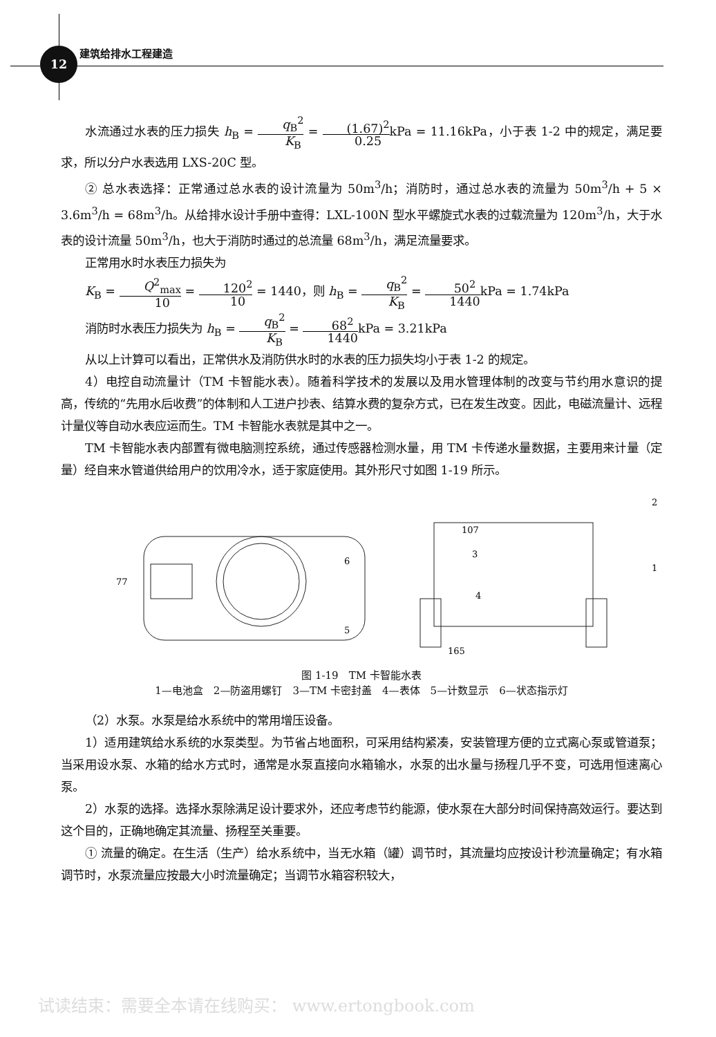12 建筑给排水工程建造
水流通过水表的压力损失 h<sub>B</sub> = q<sub>B</sub><sup>2</sup> K<sub>B</sub> = (1.67)<sup>2</sup> 0.25kPa = 11.16kPa，小于表 1-2 中的规定，满足要求，所以分户水表选用 LXS-20C 型。
② 总水表选择：正常通过总水表的设计流量为 50m<sup>3</sup>/h；消防时，通过总水表的流量为 50m<sup>3</sup>/h + 5 × 3.6m<sup>3</sup>/h = 68m<sup>3</sup>/h。从给排水设计手册中查得：LXL-100N 型水平螺旋式水表的过载流量为 120m<sup>3</sup>/h，大于水表的设计流量 50m<sup>3</sup>/h，也大于消防时通过的总流量 68m<sup>3</sup>/h，满足流量要求。
正常用水时水表压力损失为
K<sub>B</sub> = Q<sup>2</sup><sub>max</sub> 10 = 120<sup>2</sup> 10 = 1440，则 h<sub>B</sub> = q<sub>B</sub><sup>2</sup> K<sub>B</sub> = 50<sup>2</sup> 1440kPa = 1.74kPa
消防时水表压力损失为 h<sub>B</sub> = q<sub>B</sub><sup>2</sup> K<sub>B</sub> = 68<sup>2</sup> 1440kPa = 3.21kPa
从以上计算可以看出，正常供水及消防供水时的水表的压力损失均小于表 1-2 的规定。
4）电控自动流量计（TM 卡智能水表）。随着科学技术的发展以及用水管理体制的改变与节约用水意识的提高，传统的“先用水后收费”的体制和人工进户抄表、结算水费的复杂方式，已在发生改变。因此，电磁流量计、远程计量仪等自动水表应运而生。TM 卡智能水表就是其中之一。
TM 卡智能水表内部置有微电脑测控系统，通过传感器检测水量，用 TM 卡传递水量数据，主要用来计量（定量）经自来水管道供给用户的饮用冷水，适于家庭使用。其外形尺寸如图 1-19 所示。
165
107
77
6
5
3
4
2
1
图 1-19　TM 卡智能水表
1—电池盒　2—防盗用螺钉　3—TM 卡密封盖　4—表体　5—计数显示　6—状态指示灯
（2）水泵。水泵是给水系统中的常用增压设备。
1）适用建筑给水系统的水泵类型。为节省占地面积，可采用结构紧凑，安装管理方便的立式离心泵或管道泵；当采用设水泵、水箱的给水方式时，通常是水泵直接向水箱输水，水泵的出水量与扬程几乎不变，可选用恒速离心泵。
2）水泵的选择。选择水泵除满足设计要求外，还应考虑节约能源，使水泵在大部分时间保持高效运行。要达到这个目的，正确地确定其流量、扬程至关重要。
① 流量的确定。在生活（生产）给水系统中，当无水箱（罐）调节时，其流量均应按设计秒流量确定；有水箱调节时，水泵流量应按最大小时流量确定；当调节水箱容积较大，
试读结束：需要全本请在线购买： www.ertongbook.com